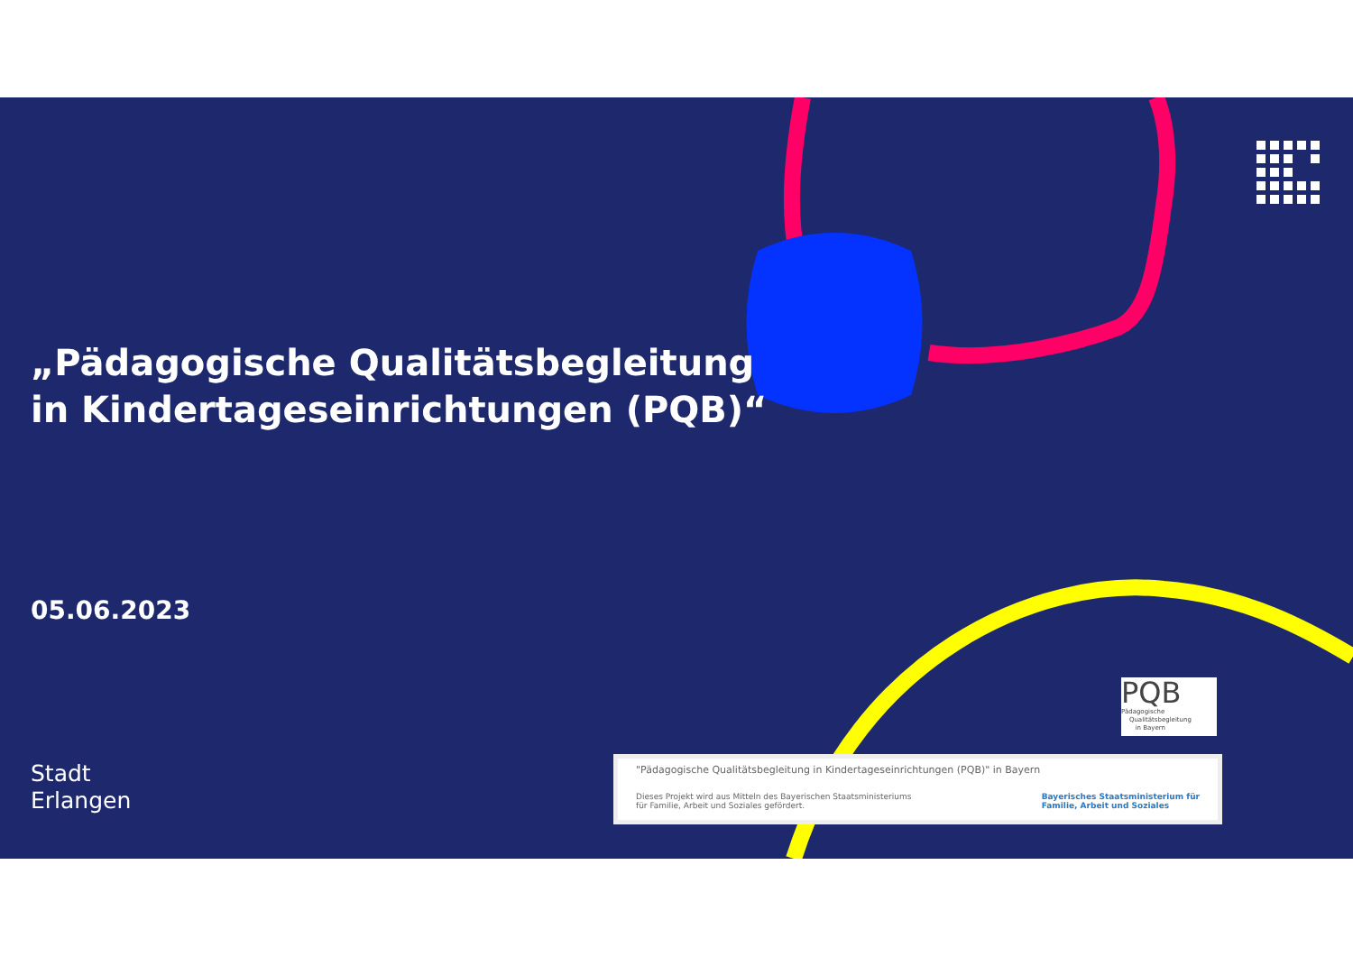„Pädagogische Qualitätsbegleitung
in Kindertageseinrichtungen (PQB)“
05.06.2023
Stadt
Erlangen
PQB
Pädagogische
Qualitätsbegleitung
in Bayern
"Pädagogische Qualitätsbegleitung in Kindertageseinrichtungen (PQB)" in Bayern
Dieses Projekt wird aus Mitteln des Bayerischen Staatsministeriums
für Familie, Arbeit und Soziales gefördert. Bayerisches Staatsministerium für
Familie, Arbeit und Soziales